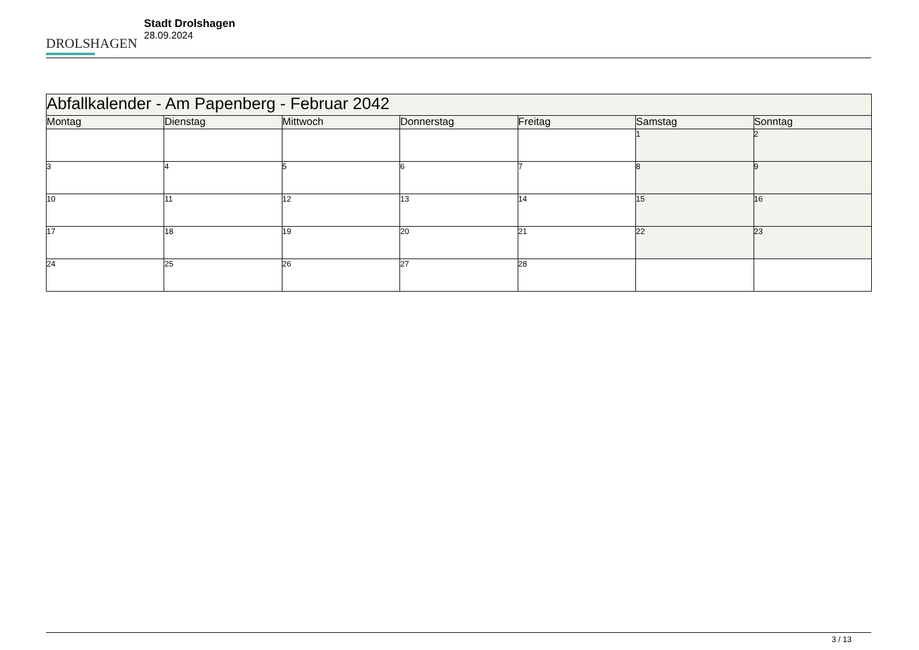DROLSHAGEN
Stadt Drolshagen
28.09.2024
| Abfallkalender - Am Papenberg - Februar 2042 | | | | | | |
| --- | --- | --- | --- | --- | --- | --- |
| Montag | Dienstag | Mittwoch | Donnerstag | Freitag | Samstag | Sonntag |
| | | | | | 1 | 2 |
| 3 | 4 | 5 | 6 | 7 | 8 | 9 |
| 10 | 11 | 12 | 13 | 14 | 15 | 16 |
| 17 | 18 | 19 | 20 | 21 | 22 | 23 |
| 24 | 25 | 26 | 27 | 28 | | |
3 / 13